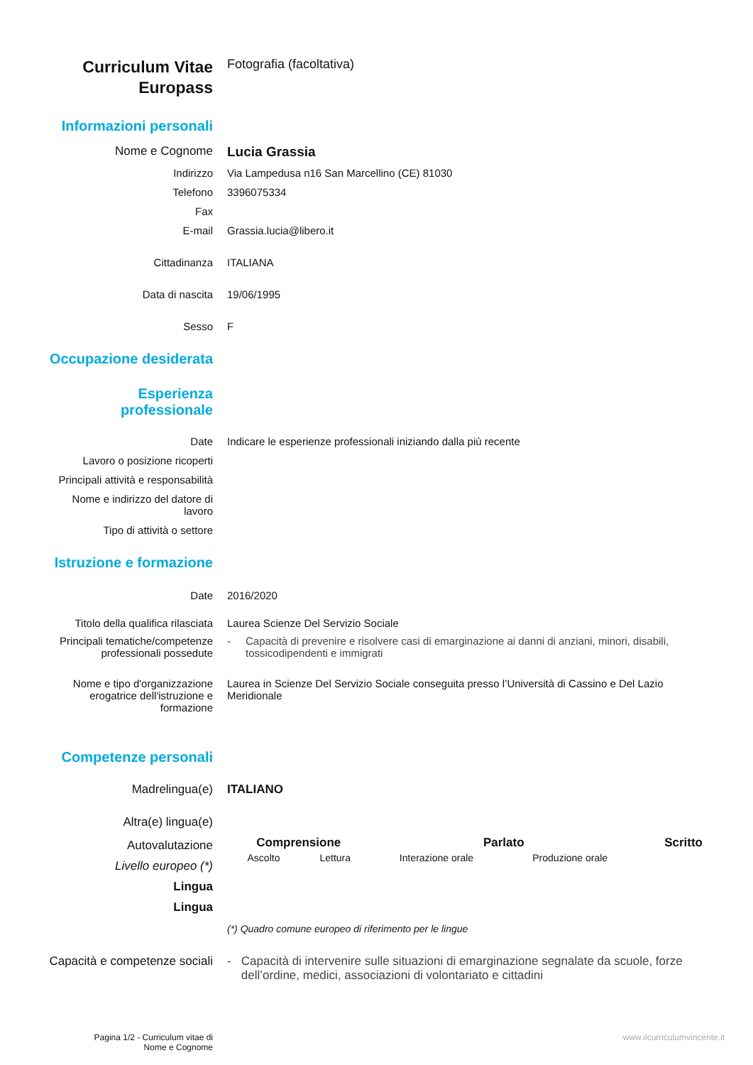Curriculum Vitae
Europass
Fotografia (facoltativa)
Informazioni personali
Nome e Cognome Lucia Grassia
Indirizzo Via Lampedusa n16 San Marcellino (CE) 81030
Telefono 3396075334
Fax
E-mail Grassia.lucia@libero.it
Cittadinanza ITALIANA
Data di nascita 19/06/1995
Sesso F
Occupazione desiderata
Esperienza professionale
Date Indicare le esperienze professionali iniziando dalla più recente
Lavoro o posizione ricoperti
Principali attività e responsabilità
Nome e indirizzo del datore di lavoro
Tipo di attività o settore
Istruzione e formazione
Date 2016/2020
Titolo della qualifica rilasciata
Laurea Scienze Del Servizio Sociale
Principali tematiche/competenze professionali possedute
- Capacità di prevenire e risolvere casi di emarginazione ai danni di anziani, minori, disabili, tossicodipendenti e immigrati
Nome e tipo d'organizzazione erogatrice dell'istruzione e formazione
Laurea in Scienze Del Servizio Sociale conseguita presso l’Università di Cassino e Del Lazio Meridionale
Competenze personali
Madrelingua(e) ITALIANO
Altra(e) lingua(e)
Autovalutazione
Livello europeo (*)
Lingua
Lingua
| Comprensione | | Parlato | | Scritto |
| --- | --- | --- | --- | --- |
| Ascolto | Lettura | Interazione orale | Produzione orale | |
(*) Quadro comune europeo di riferimento per le lingue
Capacità e competenze sociali
- Capacità di intervenire sulle situazioni di emarginazione segnalate da scuole, forze dell’ordine, medici, associazioni di volontariato e cittadini
Pagina 1/2 - Curriculum vitae di
Nome e Cognome
www.ilcurriculumvincente.it